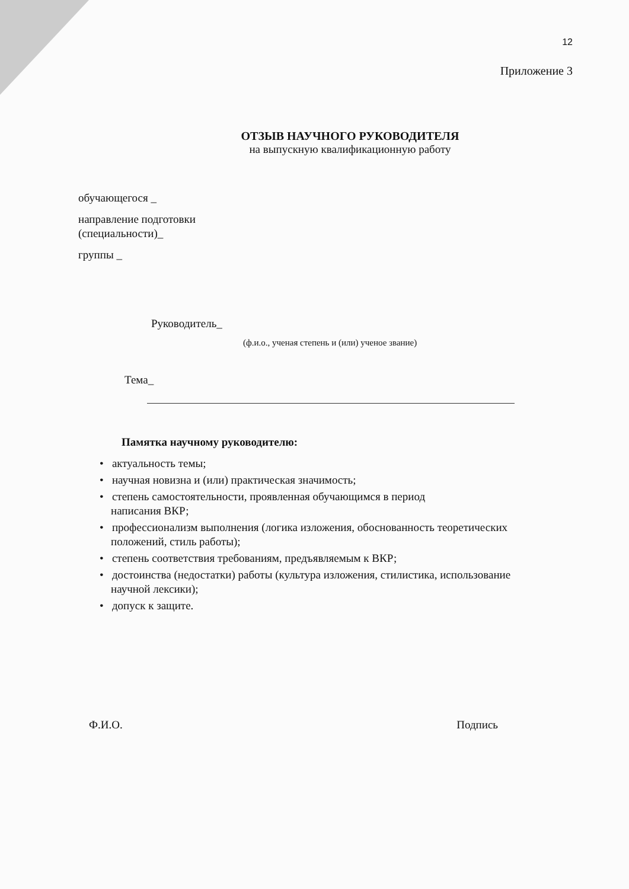12
Приложение 3
ОТЗЫВ НАУЧНОГО РУКОВОДИТЕЛЯ
на выпускную квалификационную работу
обучающегося _
направление подготовки
(специальности)_
группы _
Руководитель_
(ф.и.о., ученая степень и (или) ученое звание)
Тема_
Памятка научному руководителю:
• актуальность темы;
• научная новизна и (или) практическая значимость;
• степень самостоятельности, проявленная обучающимся в период
написания ВКР;
• профессионализм выполнения (логика изложения, обоснованность теоретических
положений, стиль работы);
• степень соответствия требованиям, предъявляемым к ВКР;
• достоинства (недостатки) работы (культура изложения, стилистика, использование
научной лексики);
• допуск к защите.
Ф.И.О. Подпись